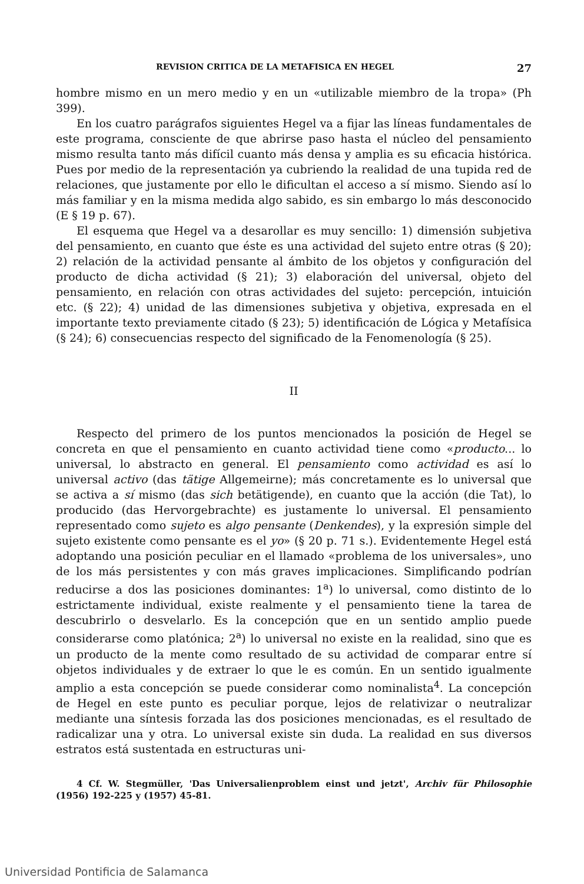REVISION CRITICA DE LA METAFISICA EN HEGEL 27
hombre mismo en un mero medio y en un «utilizable miembro de la tropa» (Ph 399).
En los cuatro parágrafos siguientes Hegel va a fijar las líneas fundamentales de este programa, consciente de que abrirse paso hasta el núcleo del pensamiento mismo resulta tanto más difícil cuanto más densa y amplia es su eficacia histórica. Pues por medio de la representación ya cubriendo la realidad de una tupida red de relaciones, que justamente por ello le dificultan el acceso a sí mismo. Siendo así lo más familiar y en la misma medida algo sabido, es sin embargo lo más desconocido (E § 19 p. 67).
El esquema que Hegel va a desarollar es muy sencillo: 1) dimensión subjetiva del pensamiento, en cuanto que éste es una actividad del sujeto entre otras (§ 20); 2) relación de la actividad pensante al ámbito de los objetos y configuración del producto de dicha actividad (§ 21); 3) elaboración del universal, objeto del pensamiento, en relación con otras actividades del sujeto: percepción, intuición etc. (§ 22); 4) unidad de las dimensiones subjetiva y objetiva, expresada en el importante texto previamente citado (§ 23); 5) identificación de Lógica y Metafísica (§ 24); 6) consecuencias respecto del significado de la Fenomenología (§ 25).
II
Respecto del primero de los puntos mencionados la posición de Hegel se concreta en que el pensamiento en cuanto actividad tiene como «producto... lo universal, lo abstracto en general. El pensamiento como actividad es así lo universal activo (das tätige Allgemeirne); más concretamente es lo universal que se activa a sí mismo (das sich betätigende), en cuanto que la acción (die Tat), lo producido (das Hervorgebrachte) es justamente lo universal. El pensamiento representado como sujeto es algo pensante (Denkendes), y la expresión simple del sujeto existente como pensante es el yo» (§ 20 p. 71 s.). Evidentemente Hegel está adoptando una posición peculiar en el llamado «problema de los universales», uno de los más persistentes y con más graves implicaciones. Simplificando podrían reducirse a dos las posiciones dominantes: 1<sup>a</sup>) lo universal, como distinto de lo estrictamente individual, existe realmente y el pensamiento tiene la tarea de descubrirlo o desvelarlo. Es la concepción que en un sentido amplio puede considerarse como platónica; 2<sup>a</sup>) lo universal no existe en la realidad, sino que es un producto de la mente como resultado de su actividad de comparar entre sí objetos individuales y de extraer lo que le es común. En un sentido igualmente amplio a esta concepción se puede considerar como nominalista<sup>4</sup>. La concepción de Hegel en este punto es peculiar porque, lejos de relativizar o neutralizar mediante una síntesis forzada las dos posiciones mencionadas, es el resultado de radicalizar una y otra. Lo universal existe sin duda. La realidad en sus diversos estratos está sustentada en estructuras uni-
4 Cf. W. Stegmüller, 'Das Universalienproblem einst und jetzt', Archiv für Philosophie (1956) 192-225 y (1957) 45-81.
Universidad Pontificia de Salamanca